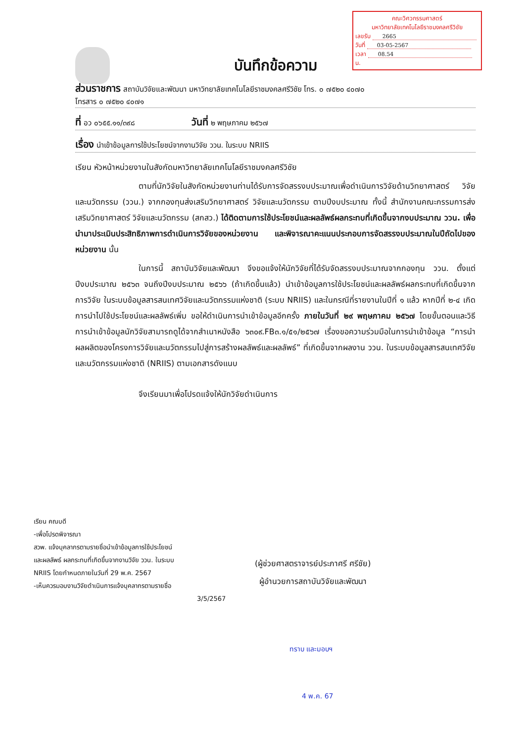คณะวิศวกรรมศาสตร์
มหาวิทยาลัยเทคโนโลยีราชมงคลศรีวิชัย
เลขรับ 2665
วันที่ 03-05-2567
เวลา 08.54 น.
บันทึกข้อความ
ส่วนราชการ สถาบันวิจัยและพัฒนา มหาวิทยาลัยเทคโนโลยีราชมงคลศรีวิชัย โทร. ๐ ๗๕๒๐ ๔๐๗๐
โทรสาร ๐ ๗๕๒๐ ๔๐๗๑
ที่ อว ๐๖๕๕.๑๑/๓๙๘ วันที่ ๒ พฤษภาคม ๒๕๖๗
เรื่อง นำเข้าข้อมูลการใช้ประโยชน์จากงานวิจัย ววน. ในระบบ NRIIS
เรียน หัวหน้าหน่วยงานในสังกัดมหาวิทยาลัยเทคโนโลยีราชมงคลศรีวิชัย
ตามที่นักวิจัยในสังกัดหน่วยงานท่านได้รับการจัดสรรงบประมาณเพื่อดำเนินการวิจัยด้านวิทยาศาสตร์ วิจัยและนวัตกรรม (ววน.) จากกองทุนส่งเสริมวิทยาศาสตร์ วิจัยและนวัตกรรม ตามปีงบประมาณ ทั้งนี้ สำนักงานคณะกรรมการส่งเสริมวิทยาศาสตร์ วิจัยและนวัตกรรม (สกสว.) ได้ติดตามการใช้ประโยชน์และผลลัพธ์ผลกระทบที่เกิดขึ้นจากงบประมาณ ววน. เพื่อนำมาประเมินประสิทธิภาพการดำเนินการวิจัยของหน่วยงาน และพิจารณาคะแนนประกอบการจัดสรรงบประมาณในปีถัดไปของหน่วยงาน นั้น
ในการนี้ สถาบันวิจัยและพัฒนา จึงขอแจ้งให้นักวิจัยที่ได้รับจัดสรรงบประมาณจากกองทุน ววน. ตั้งแต่ปีงบประมาณ ๒๕๖๓ จนถึงปีงบประมาณ ๒๕๖๖ (ถ้าเกิดขึ้นแล้ว) นำเข้าข้อมูลการใช้ประโยชน์และผลลัพธ์ผลกระทบที่เกิดขึ้นจากการวิจัย ในระบบข้อมูลสารสนเทศวิจัยและนวัตกรรมแห่งชาติ (ระบบ NRIIS) และในกรณีที่รายงานในปีที่ ๑ แล้ว หากปีที่ ๒-๔ เกิดการนำไปใช้ประโยชน์และผลลัพธ์เพิ่ม ขอให้ดำเนินการนำเข้าข้อมูลอีกครั้ง ภายในวันที่ ๒๙ พฤษภาคม ๒๕๖๗ โดยขั้นตอนและวิธีการนำเข้าข้อมูลนักวิจัยสามารถดูได้จากสำเนาหนังสือ ๖๓๐๙.FB๓.๑/๕๑/๒๕๖๗ เรื่องขอความร่วมมือในการนำเข้าข้อมูล “การนำผลผลิตของโครงการวิจัยและนวัตกรรมไปสู่การสร้างผลลัพธ์และผลลัพธ์” ที่เกิดขึ้นจากผลงาน ววน. ในระบบข้อมูลสารสนเทศวิจัยและนวัตกรรมแห่งชาติ (NRIIS) ตามเอกสารดังแนบ
จึงเรียนมาเพื่อโปรดแจ้งให้นักวิจัยดำเนินการ
เรียน คณบดี
-เพื่อโปรดพิจารณา
สวพ. แจ้งบุคลากรตามรายชื่อนำเข้าข้อมูลการใช้ประโยชน์
และผลลัพธ์ ผลกระทบที่เกิดขึ้นจากงานวิจัย ววน. ในระบบ
NRIIS โดยกำหนดภายในวันที่ 29 พ.ค. 2567
-เห็นควรมอบงานวิจัยดำเนินการแจ้งบุคลากรตามรายชื่อ
3/5/2567
(ผู้ช่วยศาสตราจารย์ประภาศรี ศรีชัย)
ผู้อำนวยการสถาบันวิจัยและพัฒนา
ทราบ และมอบฯ
4 พ.ค. 67